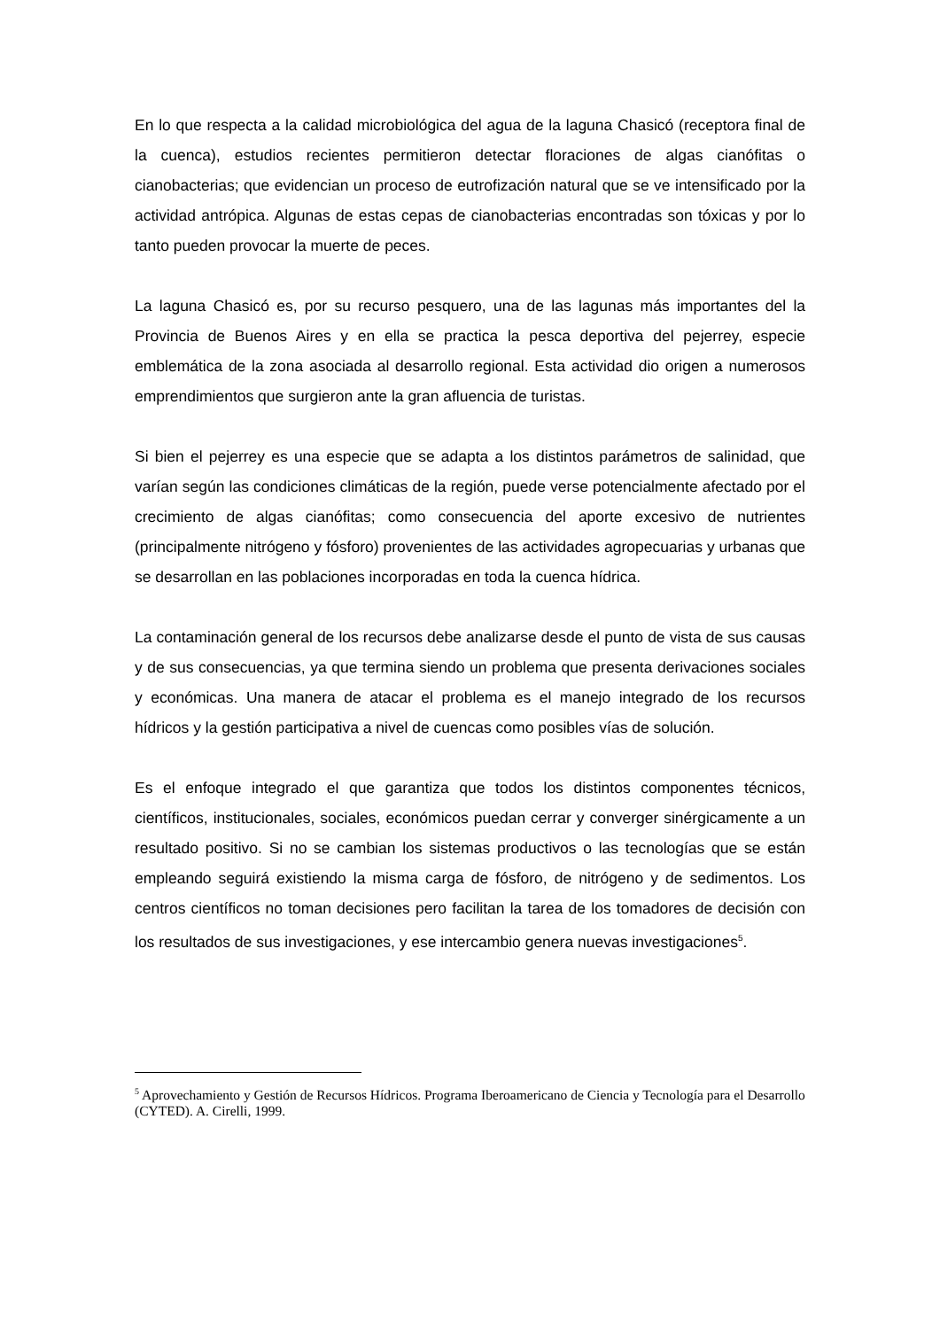En lo que respecta a la calidad microbiológica del agua de la laguna Chasicó (receptora final de la cuenca), estudios recientes permitieron detectar floraciones de algas cianófitas o cianobacterias; que evidencian un proceso de eutrofización natural que se ve intensificado por la actividad antrópica. Algunas de estas cepas de cianobacterias encontradas son tóxicas y por lo tanto pueden provocar la muerte de peces.
La laguna Chasicó es, por su recurso pesquero, una de las lagunas más importantes del la Provincia de Buenos Aires y en ella se practica la pesca deportiva del pejerrey, especie emblemática de la zona asociada al desarrollo regional. Esta actividad dio origen a numerosos emprendimientos que surgieron ante la gran afluencia de turistas.
Si bien el pejerrey es una especie que se adapta a los distintos parámetros de salinidad, que varían según las condiciones climáticas de la región, puede verse potencialmente afectado por el crecimiento de algas cianófitas; como consecuencia del aporte excesivo de nutrientes (principalmente nitrógeno y fósforo) provenientes de las actividades agropecuarias y urbanas que se desarrollan en las poblaciones incorporadas en toda la cuenca hídrica.
La contaminación general de los recursos debe analizarse desde el punto de vista de sus causas y de sus consecuencias, ya que termina siendo un problema que presenta derivaciones sociales y económicas. Una manera de atacar el problema es el manejo integrado de los recursos hídricos y la gestión participativa a nivel de cuencas como posibles vías de solución.
Es el enfoque integrado el que garantiza que todos los distintos componentes técnicos, científicos, institucionales, sociales, económicos puedan cerrar y converger sinérgicamente a un resultado positivo. Si no se cambian los sistemas productivos o las tecnologías que se están empleando seguirá existiendo la misma carga de fósforo, de nitrógeno y de sedimentos. Los centros científicos no toman decisiones pero facilitan la tarea de los tomadores de decisión con los resultados de sus investigaciones, y ese intercambio genera nuevas investigaciones<sup>5</sup>.
<sup>5</sup> Aprovechamiento y Gestión de Recursos Hídricos. Programa Iberoamericano de Ciencia y Tecnología para el Desarrollo (CYTED). A. Cirelli, 1999.